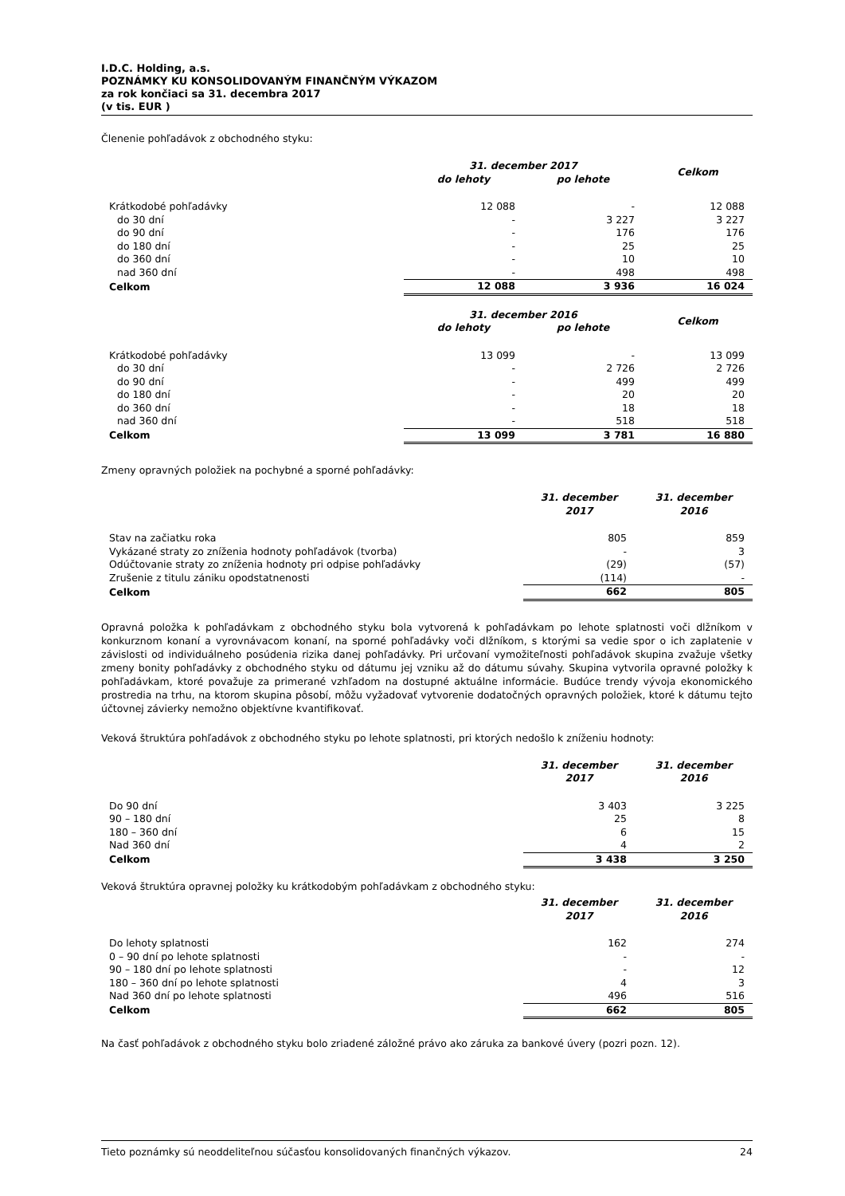I.D.C. Holding, a.s.
POZNÁMKY KU KONSOLIDOVANÝM FINANČNÝM VÝKAZOM
za rok končiaci sa 31. decembra 2017
(v tis. EUR )
Členenie pohľadávok z obchodného styku:
| | 31. december 2017 | | Celkom |
| --- | --- | --- | --- |
| | do lehoty | po lehote | |
| Krátkodobé pohľadávky | 12 088 | - | 12 088 |
| do 30 dní | - | 3 227 | 3 227 |
| do 90 dní | - | 176 | 176 |
| do 180 dní | - | 25 | 25 |
| do 360 dní | - | 10 | 10 |
| nad 360 dní | - | 498 | 498 |
| Celkom | 12 088 | 3 936 | 16 024 |
| | 31. december 2016 | | Celkom |
| --- | --- | --- | --- |
| | do lehoty | po lehote | |
| Krátkodobé pohľadávky | 13 099 | - | 13 099 |
| do 30 dní | - | 2 726 | 2 726 |
| do 90 dní | - | 499 | 499 |
| do 180 dní | - | 20 | 20 |
| do 360 dní | - | 18 | 18 |
| nad 360 dní | - | 518 | 518 |
| Celkom | 13 099 | 3 781 | 16 880 |
Zmeny opravných položiek na pochybné a sporné pohľadávky:
| | 31. december 2017 | 31. december 2016 |
| --- | --- | --- |
| Stav na začiatku roka | 805 | 859 |
| Vykázané straty zo zníženia hodnoty pohľadávok (tvorba) | - | 3 |
| Odúčtovanie straty zo zníženia hodnoty pri odpise pohľadávky | (29) | (57) |
| Zrušenie z titulu zániku opodstatnenosti | (114) | - |
| Celkom | 662 | 805 |
Opravná položka k pohľadávkam z obchodného styku bola vytvorená k pohľadávkam po lehote splatnosti voči dlžníkom v konkurznom konaní a vyrovnávacom konaní, na sporné pohľadávky voči dlžníkom, s ktorými sa vedie spor o ich zaplatenie v závislosti od individuálneho posúdenia rizika danej pohľadávky. Pri určovaní vymožiteľnosti pohľadávok skupina zvažuje všetky zmeny bonity pohľadávky z obchodného styku od dátumu jej vzniku až do dátumu súvahy. Skupina vytvorila opravné položky k pohľadávkam, ktoré považuje za primerané vzhľadom na dostupné aktuálne informácie. Budúce trendy vývoja ekonomického prostredia na trhu, na ktorom skupina pôsobí, môžu vyžadovať vytvorenie dodatočných opravných položiek, ktoré k dátumu tejto účtovnej závierky nemožno objektívne kvantifikovať.
Veková štruktúra pohľadávok z obchodného styku po lehote splatnosti, pri ktorých nedošlo k zníženiu hodnoty:
| | 31. december 2017 | 31. december 2016 |
| --- | --- | --- |
| Do 90 dní | 3 403 | 3 225 |
| 90 – 180 dní | 25 | 8 |
| 180 – 360 dní | 6 | 15 |
| Nad 360 dní | 4 | 2 |
| Celkom | 3 438 | 3 250 |
Veková štruktúra opravnej položky ku krátkodobým pohľadávkam z obchodného styku:
| | 31. december 2017 | 31. december 2016 |
| --- | --- | --- |
| Do lehoty splatnosti | 162 | 274 |
| 0 – 90 dní po lehote splatnosti | - | - |
| 90 – 180 dní po lehote splatnosti | - | 12 |
| 180 – 360 dní po lehote splatnosti | 4 | 3 |
| Nad 360 dní po lehote splatnosti | 496 | 516 |
| Celkom | 662 | 805 |
Na časť pohľadávok z obchodného styku bolo zriadené záložné právo ako záruka za bankové úvery (pozri pozn. 12).
Tieto poznámky sú neoddeliteľnou súčasťou konsolidovaných finančných výkazov. 24